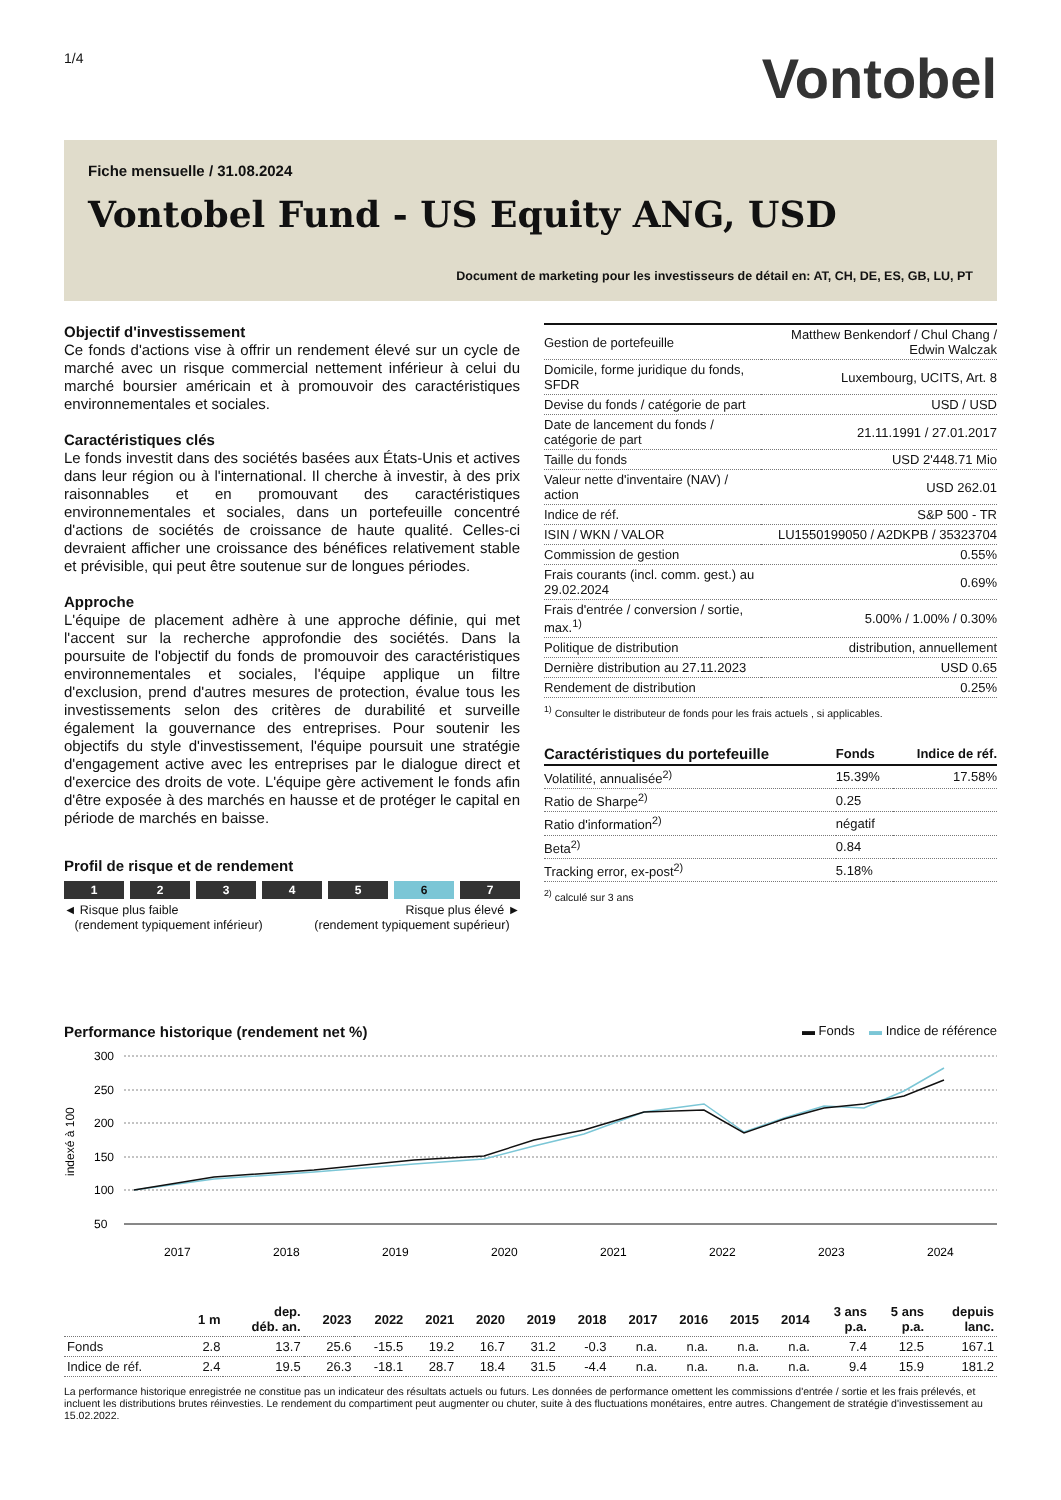1/4
Vontobel
Fiche mensuelle / 31.08.2024
Vontobel Fund - US Equity ANG, USD
Document de marketing pour les investisseurs de détail en: AT, CH, DE, ES, GB, LU, PT
Objectif d'investissement
Ce fonds d'actions vise à offrir un rendement élevé sur un cycle de marché avec un risque commercial nettement inférieur à celui du marché boursier américain et à promouvoir des caractéristiques environnementales et sociales.
Caractéristiques clés
Le fonds investit dans des sociétés basées aux États-Unis et actives dans leur région ou à l'international. Il cherche à investir, à des prix raisonnables et en promouvant des caractéristiques environnementales et sociales, dans un portefeuille concentré d'actions de sociétés de croissance de haute qualité. Celles-ci devraient afficher une croissance des bénéfices relativement stable et prévisible, qui peut être soutenue sur de longues périodes.
Approche
L'équipe de placement adhère à une approche définie, qui met l'accent sur la recherche approfondie des sociétés. Dans la poursuite de l'objectif du fonds de promouvoir des caractéristiques environnementales et sociales, l'équipe applique un filtre d'exclusion, prend d'autres mesures de protection, évalue tous les investissements selon des critères de durabilité et surveille également la gouvernance des entreprises. Pour soutenir les objectifs du style d'investissement, l'équipe poursuit une stratégie d'engagement active avec les entreprises par le dialogue direct et d'exercice des droits de vote. L'équipe gère activement le fonds afin d'être exposée à des marchés en hausse et de protéger le capital en période de marchés en baisse.
Profil de risque et de rendement
1234567
◄ Risque plus faible
(rendement typiquement inférieur)
Risque plus élevé ►
(rendement typiquement supérieur)
| Gestion de portefeuille | Matthew Benkendorf / Chul Chang / Edwin Walczak |
| Domicile, forme juridique du fonds, SFDR | Luxembourg, UCITS, Art. 8 |
| Devise du fonds / catégorie de part | USD / USD |
| Date de lancement du fonds / catégorie de part | 21.11.1991 / 27.01.2017 |
| Taille du fonds | USD 2'448.71 Mio |
| Valeur nette d'inventaire (NAV) / action | USD 262.01 |
| Indice de réf. | S&P 500 - TR |
| ISIN / WKN / VALOR | LU1550199050 / A2DKPB / 35323704 |
| Commission de gestion | 0.55% |
| Frais courants (incl. comm. gest.) au 29.02.2024 | 0.69% |
| Frais d'entrée / conversion / sortie, max.<sup>1)</sup> | 5.00% / 1.00% / 0.30% |
| Politique de distribution | distribution, annuellement |
| Dernière distribution au 27.11.2023 | USD 0.65 |
| Rendement de distribution | 0.25% |
<sup>1)</sup> Consulter le distributeur de fonds pour les frais actuels , si applicables.
| Caractéristiques du portefeuille | Fonds | Indice de réf. |
| Volatilité, annualisée<sup>2)</sup> | 15.39% | 17.58% |
| Ratio de Sharpe<sup>2)</sup> | 0.25 | |
| Ratio d'information<sup>2)</sup> | négatif | |
| Beta<sup>2)</sup> | 0.84 | |
| Tracking error, ex-post<sup>2)</sup> | 5.18% | |
<sup>2)</sup> calculé sur 3 ans
Performance historique (rendement net %) ▬ Fonds ▬ Indice de référence
300
250
200
150
100
50
indexé à 100
2017
2018
2019
2020
2021
2022
2023
2024
| | 1 m | dep. déb. an. | 2023 | 2022 | 2021 | 2020 | 2019 | 2018 | 2017 | 2016 | 2015 | 2014 | 3 ans p.a. | 5 ans p.a. | depuis lanc. |
| --- | --- | --- | --- | --- | --- | --- | --- | --- | --- | --- | --- | --- | --- | --- | --- |
| Fonds | 2.8 | 13.7 | 25.6 | -15.5 | 19.2 | 16.7 | 31.2 | -0.3 | n.a. | n.a. | n.a. | n.a. | 7.4 | 12.5 | 167.1 |
| Indice de réf. | 2.4 | 19.5 | 26.3 | -18.1 | 28.7 | 18.4 | 31.5 | -4.4 | n.a. | n.a. | n.a. | n.a. | 9.4 | 15.9 | 181.2 |
La performance historique enregistrée ne constitue pas un indicateur des résultats actuels ou futurs. Les données de performance omettent les commissions d'entrée / sortie et les frais prélevés, et incluent les distributions brutes réinvesties. Le rendement du compartiment peut augmenter ou chuter, suite à des fluctuations monétaires, entre autres. Changement de stratégie d'investissement au 15.02.2022.